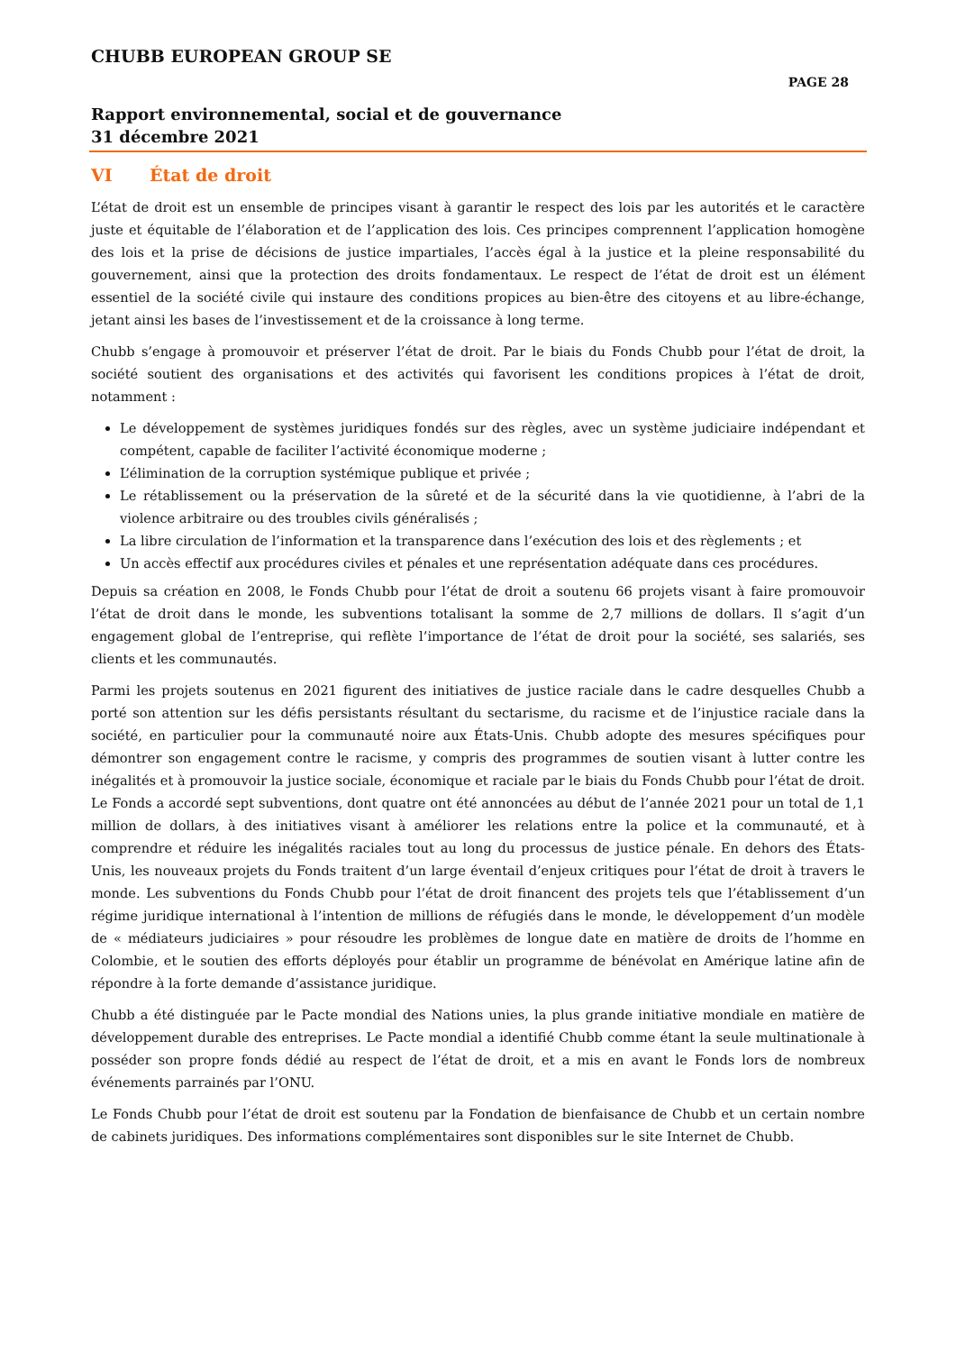CHUBB EUROPEAN GROUP SE
PAGE 28
Rapport environnemental, social et de gouvernance
31 décembre 2021
VI État de droit
L’état de droit est un ensemble de principes visant à garantir le respect des lois par les autorités et le caractère juste et équitable de l’élaboration et de l’application des lois. Ces principes comprennent l’application homogène des lois et la prise de décisions de justice impartiales, l’accès égal à la justice et la pleine responsabilité du gouvernement, ainsi que la protection des droits fondamentaux. Le respect de l’état de droit est un élément essentiel de la société civile qui instaure des conditions propices au bien-être des citoyens et au libre-échange, jetant ainsi les bases de l’investissement et de la croissance à long terme.
Chubb s’engage à promouvoir et préserver l’état de droit. Par le biais du Fonds Chubb pour l’état de droit, la société soutient des organisations et des activités qui favorisent les conditions propices à l’état de droit, notamment :
Le développement de systèmes juridiques fondés sur des règles, avec un système judiciaire indépendant et compétent, capable de faciliter l’activité économique moderne ;
L’élimination de la corruption systémique publique et privée ;
Le rétablissement ou la préservation de la sûreté et de la sécurité dans la vie quotidienne, à l’abri de la violence arbitraire ou des troubles civils généralisés ;
La libre circulation de l’information et la transparence dans l’exécution des lois et des règlements ; et
Un accès effectif aux procédures civiles et pénales et une représentation adéquate dans ces procédures.
Depuis sa création en 2008, le Fonds Chubb pour l’état de droit a soutenu 66 projets visant à faire promouvoir l’état de droit dans le monde, les subventions totalisant la somme de 2,7 millions de dollars. Il s’agit d’un engagement global de l’entreprise, qui reflète l’importance de l’état de droit pour la société, ses salariés, ses clients et les communautés.
Parmi les projets soutenus en 2021 figurent des initiatives de justice raciale dans le cadre desquelles Chubb a porté son attention sur les défis persistants résultant du sectarisme, du racisme et de l’injustice raciale dans la société, en particulier pour la communauté noire aux États-Unis. Chubb adopte des mesures spécifiques pour démontrer son engagement contre le racisme, y compris des programmes de soutien visant à lutter contre les inégalités et à promouvoir la justice sociale, économique et raciale par le biais du Fonds Chubb pour l’état de droit. Le Fonds a accordé sept subventions, dont quatre ont été annoncées au début de l’année 2021 pour un total de 1,1 million de dollars, à des initiatives visant à améliorer les relations entre la police et la communauté, et à comprendre et réduire les inégalités raciales tout au long du processus de justice pénale. En dehors des États-Unis, les nouveaux projets du Fonds traitent d’un large éventail d’enjeux critiques pour l’état de droit à travers le monde. Les subventions du Fonds Chubb pour l’état de droit financent des projets tels que l’établissement d’un régime juridique international à l’intention de millions de réfugiés dans le monde, le développement d’un modèle de « médiateurs judiciaires » pour résoudre les problèmes de longue date en matière de droits de l’homme en Colombie, et le soutien des efforts déployés pour établir un programme de bénévolat en Amérique latine afin de répondre à la forte demande d’assistance juridique.
Chubb a été distinguée par le Pacte mondial des Nations unies, la plus grande initiative mondiale en matière de développement durable des entreprises. Le Pacte mondial a identifié Chubb comme étant la seule multinationale à posséder son propre fonds dédié au respect de l’état de droit, et a mis en avant le Fonds lors de nombreux événements parrainés par l’ONU.
Le Fonds Chubb pour l’état de droit est soutenu par la Fondation de bienfaisance de Chubb et un certain nombre de cabinets juridiques. Des informations complémentaires sont disponibles sur le site Internet de Chubb.